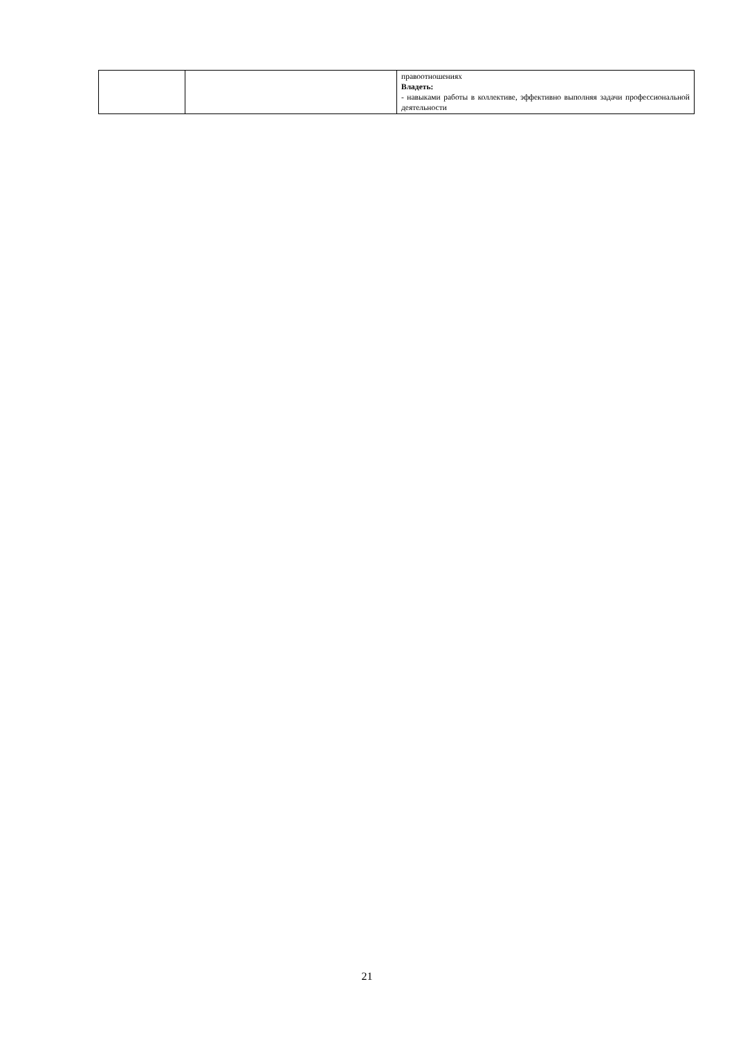| | | правоотношениях Владеть: - навыками работы в коллективе, эффективно выполняя задачи профессиональной деятельности |
21